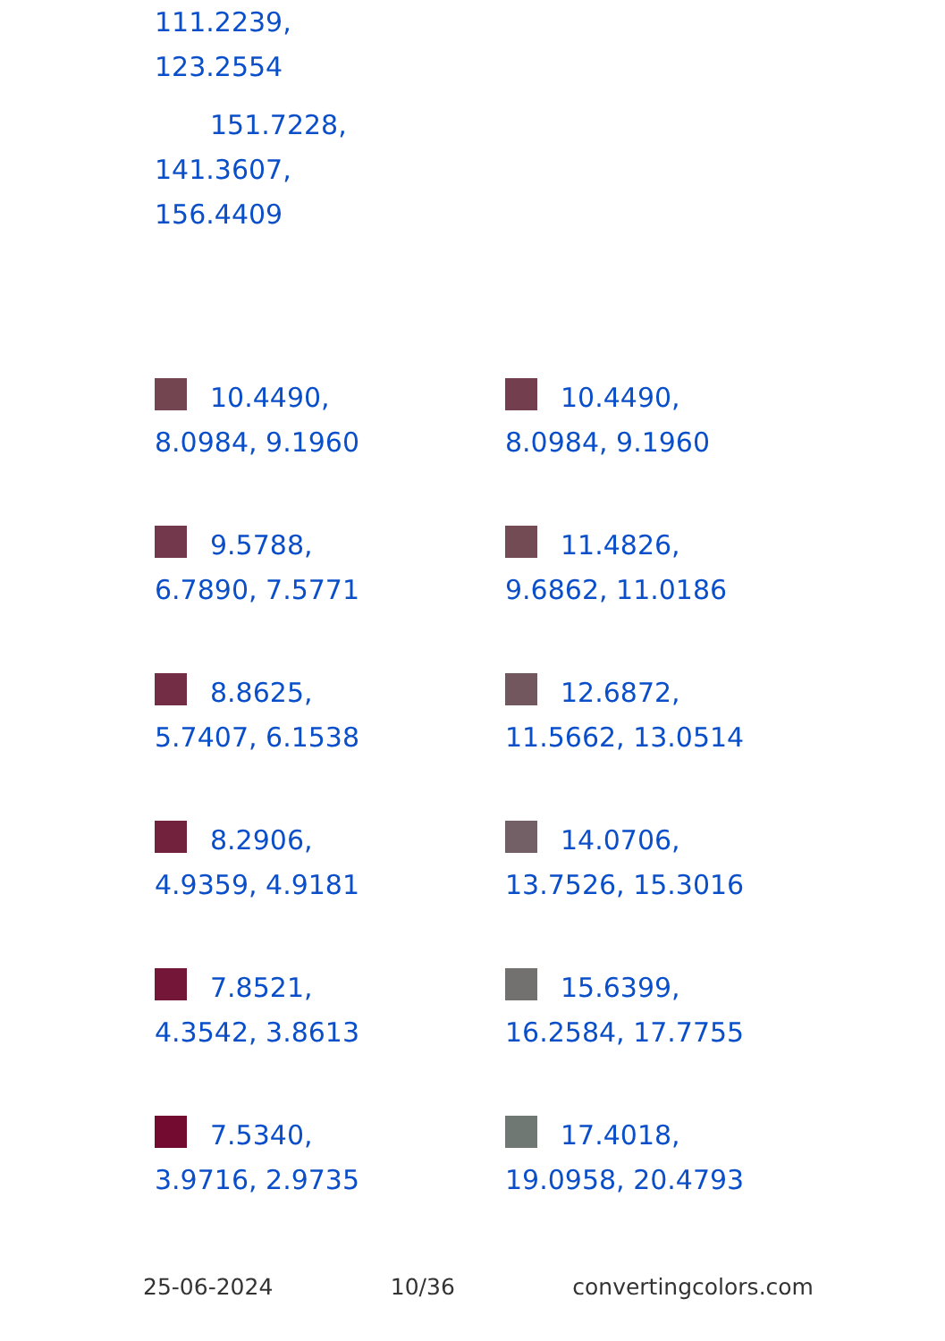111.2239, 123.2554
151.7228,
141.3607, 156.4409
10.4490, 8.0984, 9.1960
10.4490, 8.0984, 9.1960
9.5788, 6.7890, 7.5771
11.4826, 9.6862, 11.0186
8.8625, 5.7407, 6.1538
12.6872, 11.5662, 13.0514
8.2906, 4.9359, 4.9181
14.0706, 13.7526, 15.3016
7.8521, 4.3542, 3.8613
15.6399, 16.2584, 17.7755
7.5340, 3.9716, 2.9735
17.4018, 19.0958, 20.4793
25-06-2024 10/36 convertingcolors.com